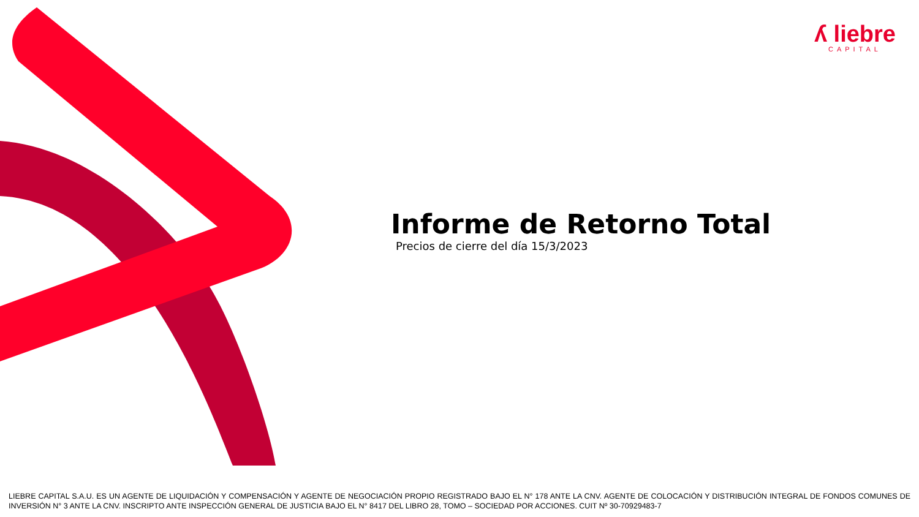ʎ liebre
CAPITAL
Informe de Retorno Total
Precios de cierre del día 15/3/2023
LIEBRE CAPITAL S.A.U. ES UN AGENTE DE LIQUIDACIÓN Y COMPENSACIÓN Y AGENTE DE NEGOCIACIÓN PROPIO REGISTRADO BAJO EL N° 178 ANTE LA CNV. AGENTE DE COLOCACIÓN Y DISTRIBUCIÓN INTEGRAL DE FONDOS COMUNES DE INVERSIÓN N° 3 ANTE LA CNV. INSCRIPTO ANTE INSPECCIÓN GENERAL DE JUSTICIA BAJO EL N° 8417 DEL LIBRO 28, TOMO – SOCIEDAD POR ACCIONES. CUIT Nº 30-70929483-7